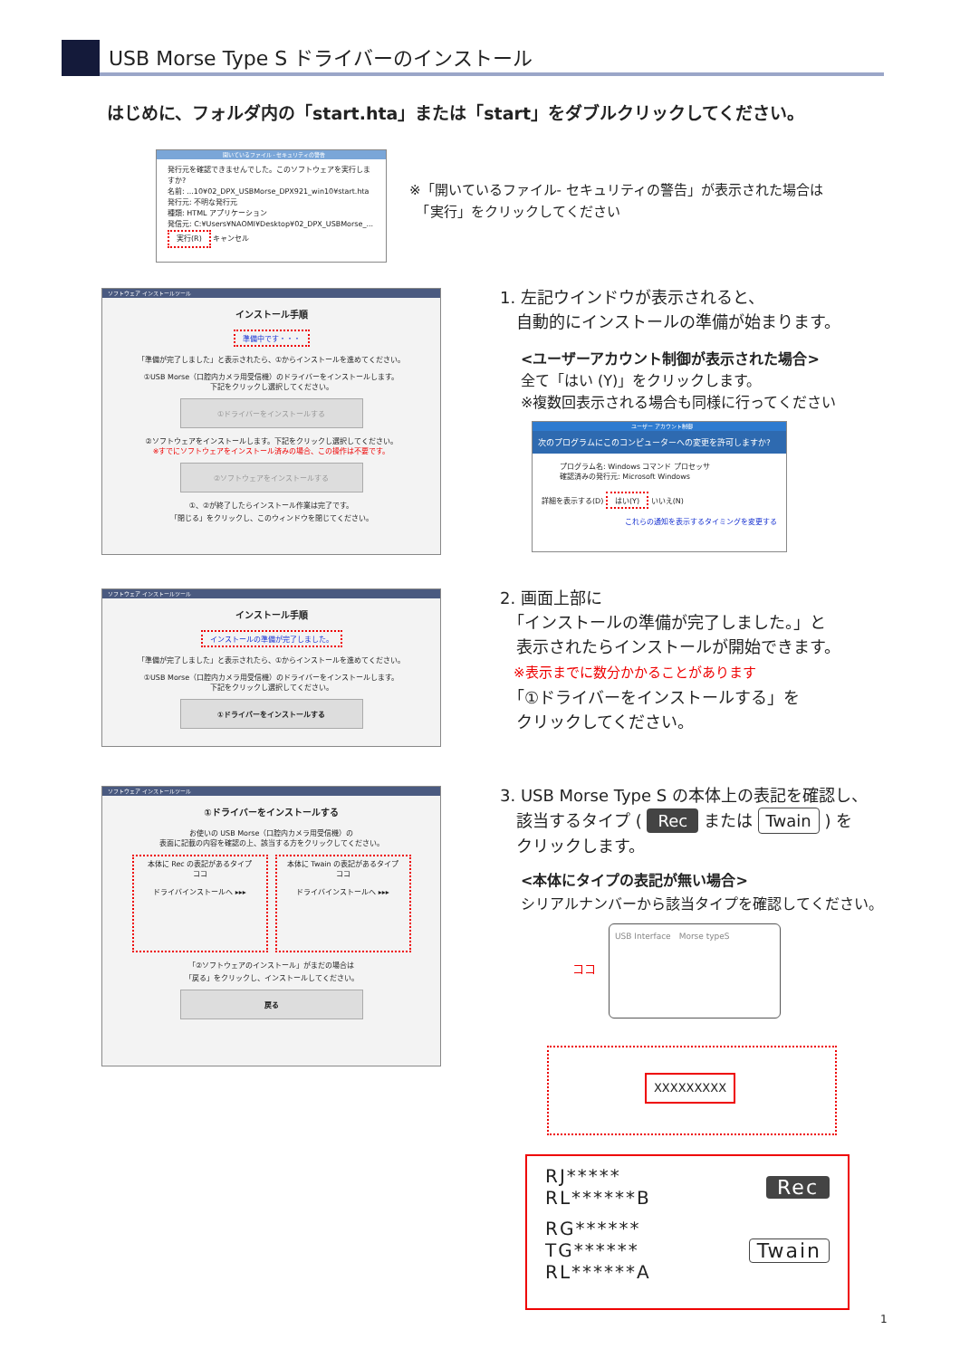USB Morse Type S ドライバーのインストール
はじめに、フォルダ内の「start.hta」または「start」をダブルクリックしてください。
開いているファイル - セキュリティの警告
発行元を確認できませんでした。このソフトウェアを実行しますか?
名前: ...10¥02_DPX_USBMorse_DPX921_win10¥start.hta
発行元: 不明な発行元
種類: HTML アプリケーション
発信元: C:¥Users¥NAOMI¥Desktop¥02_DPX_USBMorse_...
実行(R) キャンセル
※「開いているファイル- セキュリティの警告」が表示された場合は
　「実行」をクリックしてください
ソフトウェア インストールツール
インストール手順
準備中です・・・
「準備が完了しました」と表示されたら、①からインストールを進めてください。
①USB Morse（口腔内カメラ用受信機）のドライバーをインストールします。
下記をクリックし選択してください。
①ドライバーをインストールする
②ソフトウェアをインストールします。下記をクリックし選択してください。
※すでにソフトウェアをインストール済みの場合、この操作は不要です。
②ソフトウェアをインストールする
①、②が終了したらインストール作業は完了です。
「閉じる」をクリックし、このウィンドウを閉じてください。
1. 左記ウインドウが表示されると、
　自動的にインストールの準備が始まります。
<ユーザーアカウント制御が表示された場合>
全て「はい (Y)」をクリックします。
※複数回表示される場合も同様に行ってください
ユーザー アカウント制御
次のプログラムにこのコンピューターへの変更を許可しますか?
プログラム名: Windows コマンド プロセッサ
確認済みの発行元: Microsoft Windows
詳細を表示する(D) はい(Y) いいえ(N)
これらの通知を表示するタイミングを変更する
ソフトウェア インストールツール
インストール手順
インストールの準備が完了しました。
「準備が完了しました」と表示されたら、①からインストールを進めてください。
①USB Morse（口腔内カメラ用受信機）のドライバーをインストールします。
下記をクリックし選択してください。
①ドライバーをインストールする
2. 画面上部に
　「インストールの準備が完了しました。」と
　表示されたらインストールが開始できます。
　※表示までに数分かかることがあります
　「①ドライバーをインストールする」を
　クリックしてください。
ソフトウェア インストールツール
①ドライバーをインストールする
お使いの USB Morse（口腔内カメラ用受信機）の
表面に記載の内容を確認の上、該当する方をクリックしてください。
本体に Rec の表記があるタイプ
ココ
ドライバインストールへ ▸▸▸
本体に Twain の表記があるタイプ
ココ
ドライバインストールへ ▸▸▸
「②ソフトウェアのインストール」がまだの場合は
「戻る」をクリックし、インストールしてください。
戻る
3. USB Morse Type S の本体上の表記を確認し、
　該当するタイプ ( Rec または Twain ) を
　クリックします。
<本体にタイプの表記が無い場合>
シリアルナンバーから該当タイプを確認してください。
USB Interface　Morse typeS
ココ
XXXXXXXXX
RJ*****
RL******B
Rec
RG******
TG******
RL******A
Twain
1